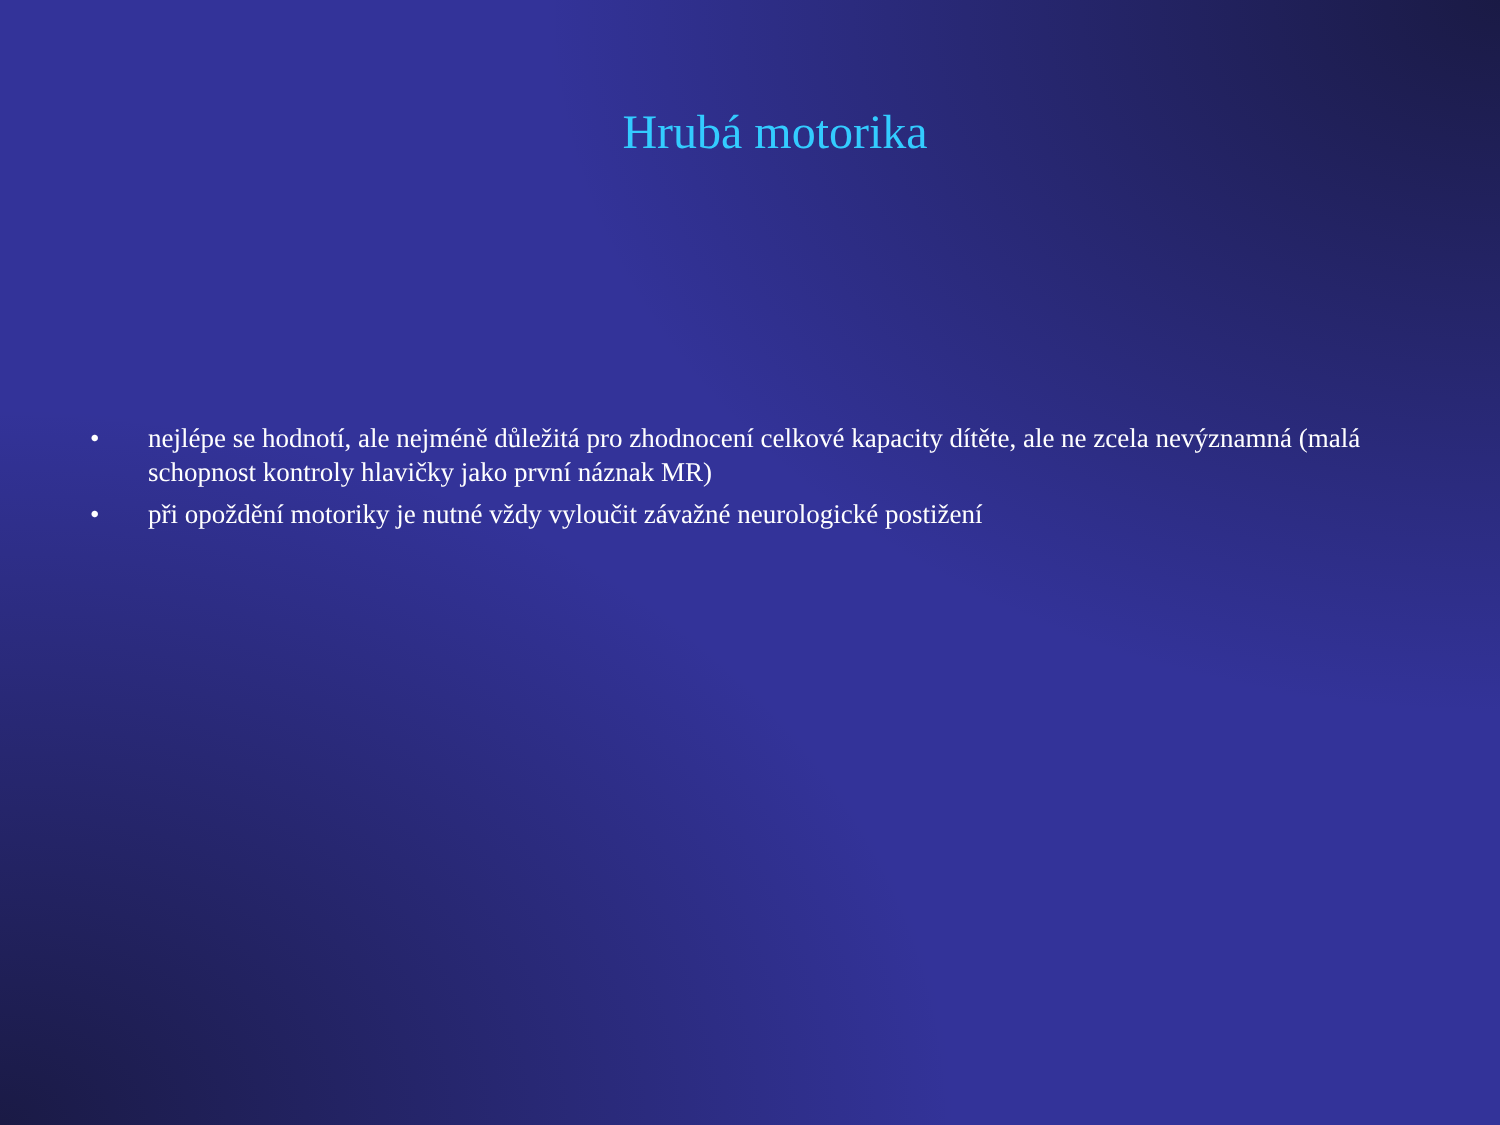Hrubá motorika
• nejlépe se hodnotí, ale nejméně důležitá pro zhodnocení celkové kapacity dítěte, ale ne zcela nevýznamná (malá schopnost kontroly hlavičky jako první náznak MR)
• při opoždění motoriky je nutné vždy vyloučit závažné neurologické postižení